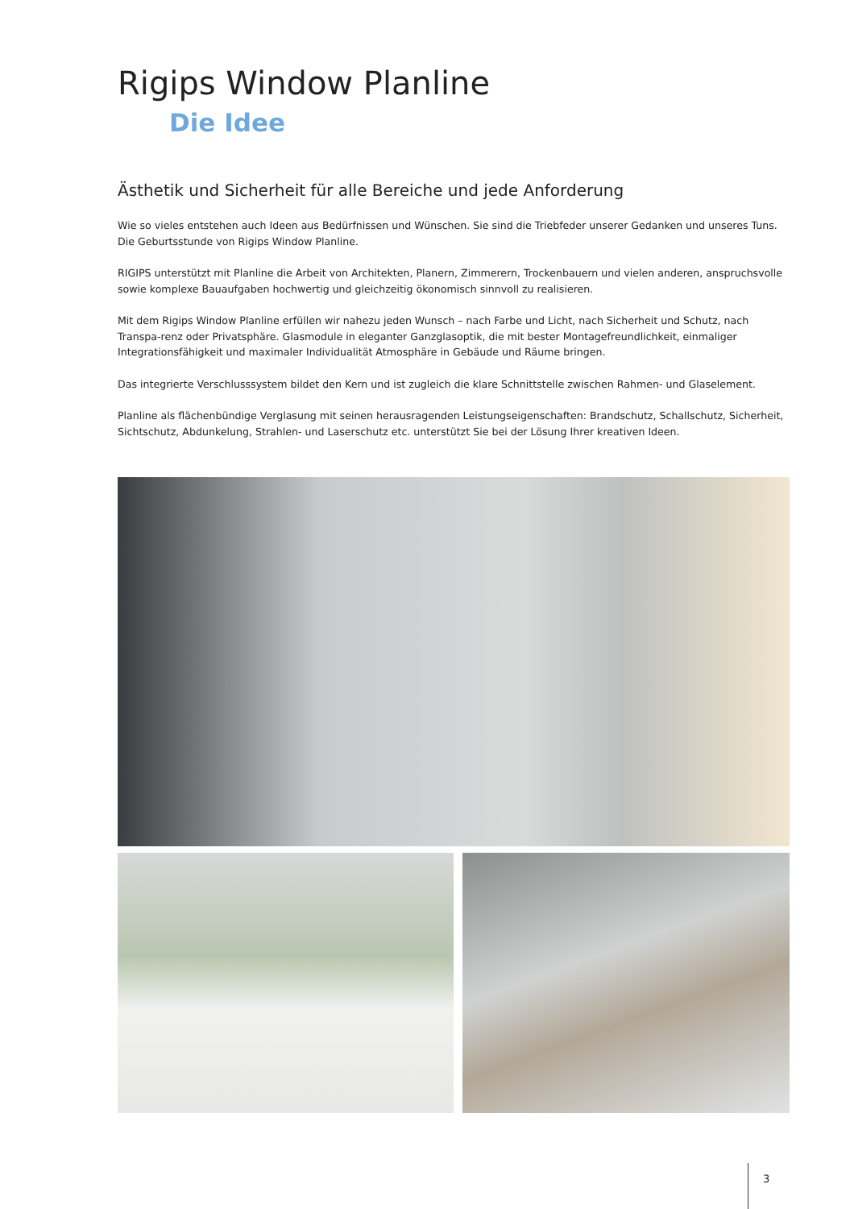Rigips Window Planline
Die Idee
Ästhetik und Sicherheit für alle Bereiche und jede Anforderung
Wie so vieles entstehen auch Ideen aus Bedürfnissen und Wünschen. Sie sind die Triebfeder unserer Gedanken und unseres Tuns.
Die Geburtsstunde von Rigips Window Planline.
RIGIPS unterstützt mit Planline die Arbeit von Architekten, Planern, Zimmerern, Trockenbauern und vielen anderen, anspruchsvolle sowie komplexe Bauaufgaben hochwertig und gleichzeitig ökonomisch sinnvoll zu realisieren.
Mit dem Rigips Window Planline erfüllen wir nahezu jeden Wunsch – nach Farbe und Licht, nach Sicherheit und Schutz, nach Transpa-renz oder Privatsphäre. Glasmodule in eleganter Ganzglasoptik, die mit bester Montagefreundlichkeit, einmaliger Integrationsfähigkeit und maximaler Individualität Atmosphäre in Gebäude und Räume bringen.
Das integrierte Verschlusssystem bildet den Kern und ist zugleich die klare Schnittstelle zwischen Rahmen- und Glaselement.
Planline als flächenbündige Verglasung mit seinen herausragenden Leistungseigenschaften: Brandschutz, Schallschutz, Sicherheit, Sichtschutz, Abdunkelung, Strahlen- und Laserschutz etc. unterstützt Sie bei der Lösung Ihrer kreativen Ideen.
3